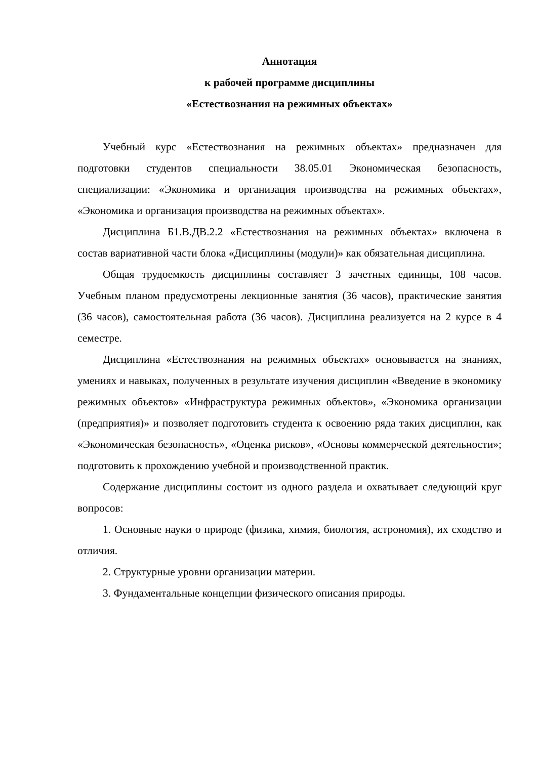Аннотация
к рабочей программе дисциплины
«Естествознания на режимных объектах»
Учебный курс «Естествознания на режимных объектах» предназначен для подготовки студентов специальности 38.05.01 Экономическая безопасность, специализации: «Экономика и организация производства на режимных объектах», «Экономика и организация производства на режимных объектах».
Дисциплина Б1.В.ДВ.2.2 «Естествознания на режимных объектах» включена в состав вариативной части блока «Дисциплины (модули)» как обязательная дисциплина.
Общая трудоемкость дисциплины составляет 3 зачетных единицы, 108 часов. Учебным планом предусмотрены лекционные занятия (36 часов), практические занятия (36 часов), самостоятельная работа (36 часов). Дисциплина реализуется на 2 курсе в 4 семестре.
Дисциплина «Естествознания на режимных объектах» основывается на знаниях, умениях и навыках, полученных в результате изучения дисциплин «Введение в экономику режимных объектов» «Инфраструктура режимных объектов», «Экономика организации (предприятия)» и позволяет подготовить студента к освоению ряда таких дисциплин, как «Экономическая безопасность», «Оценка рисков», «Основы коммерческой деятельности»; подготовить к прохождению учебной и производственной практик.
Содержание дисциплины состоит из одного раздела и охватывает следующий круг вопросов:
1. Основные науки о природе (физика, химия, биология, астрономия), их сходство и отличия.
2. Структурные уровни организации материи.
3. Фундаментальные концепции физического описания природы.